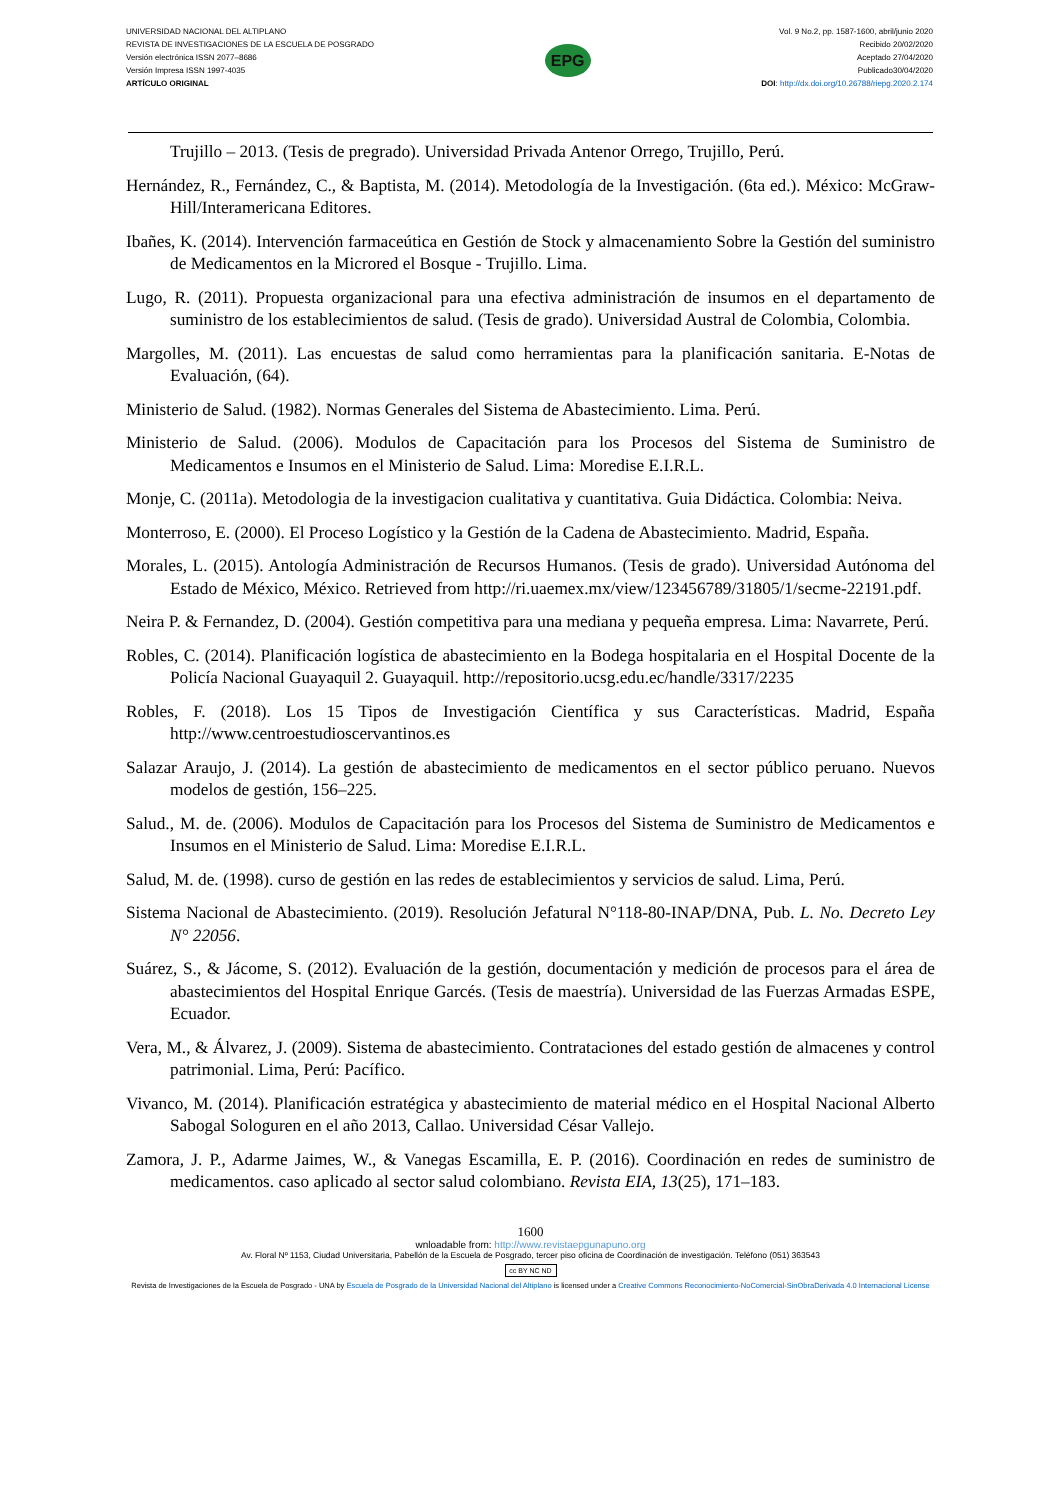UNIVERSIDAD NACIONAL DEL ALTIPLANO
REVISTA DE INVESTIGACIONES DE LA ESCUELA DE POSGRADO
Versión electrónica ISSN 2077–8686
Versión Impresa ISSN 1997-4035
ARTÍCULO ORIGINAL
EPG
Vol. 9 No.2, pp. 1587-1600, abril/junio 2020
Recibido 20/02/2020
Aceptado 27/04/2020
Publicado30/04/2020
DOI: http://dx.doi.org/10.26788/riepg.2020.2.174
Trujillo – 2013. (Tesis de pregrado). Universidad Privada Antenor Orrego, Trujillo, Perú.
Hernández, R., Fernández, C., & Baptista, M. (2014). Metodología de la Investigación. (6ta ed.). México: McGraw-Hill/Interamericana Editores.
Ibañes, K. (2014). Intervención farmaceútica en Gestión de Stock y almacenamiento Sobre la Gestión del suministro de Medicamentos en la Microred el Bosque - Trujillo. Lima.
Lugo, R. (2011). Propuesta organizacional para una efectiva administración de insumos en el departamento de suministro de los establecimientos de salud. (Tesis de grado). Universidad Austral de Colombia, Colombia.
Margolles, M. (2011). Las encuestas de salud como herramientas para la planificación sanitaria. E-Notas de Evaluación, (64).
Ministerio de Salud. (1982). Normas Generales del Sistema de Abastecimiento. Lima. Perú.
Ministerio de Salud. (2006). Modulos de Capacitación para los Procesos del Sistema de Suministro de Medicamentos e Insumos en el Ministerio de Salud. Lima: Moredise E.I.R.L.
Monje, C. (2011a). Metodologia de la investigacion cualitativa y cuantitativa. Guia Didáctica. Colombia: Neiva.
Monterroso, E. (2000). El Proceso Logístico y la Gestión de la Cadena de Abastecimiento. Madrid, España.
Morales, L. (2015). Antología Administración de Recursos Humanos. (Tesis de grado). Universidad Autónoma del Estado de México, México. Retrieved from http://ri.uaemex.mx/view/123456789/31805/1/secme-22191.pdf.
Neira P. & Fernandez, D. (2004). Gestión competitiva para una mediana y pequeña empresa. Lima: Navarrete, Perú.
Robles, C. (2014). Planificación logística de abastecimiento en la Bodega hospitalaria en el Hospital Docente de la Policía Nacional Guayaquil 2. Guayaquil. http://repositorio.ucsg.edu.ec/handle/3317/2235
Robles, F. (2018). Los 15 Tipos de Investigación Científica y sus Características. Madrid, España http://www.centroestudioscervantinos.es
Salazar Araujo, J. (2014). La gestión de abastecimiento de medicamentos en el sector público peruano. Nuevos modelos de gestión, 156–225.
Salud., M. de. (2006). Modulos de Capacitación para los Procesos del Sistema de Suministro de Medicamentos e Insumos en el Ministerio de Salud. Lima: Moredise E.I.R.L.
Salud, M. de. (1998). curso de gestión en las redes de establecimientos y servicios de salud. Lima, Perú.
Sistema Nacional de Abastecimiento. (2019). Resolución Jefatural N°118-80-INAP/DNA, Pub. L. No. Decreto Ley N° 22056.
Suárez, S., & Jácome, S. (2012). Evaluación de la gestión, documentación y medición de procesos para el área de abastecimientos del Hospital Enrique Garcés. (Tesis de maestría). Universidad de las Fuerzas Armadas ESPE, Ecuador.
Vera, M., & Álvarez, J. (2009). Sistema de abastecimiento. Contrataciones del estado gestión de almacenes y control patrimonial. Lima, Perú: Pacífico.
Vivanco, M. (2014). Planificación estratégica y abastecimiento de material médico en el Hospital Nacional Alberto Sabogal Sologuren en el año 2013, Callao. Universidad César Vallejo.
Zamora, J. P., Adarme Jaimes, W., & Vanegas Escamilla, E. P. (2016). Coordinación en redes de suministro de medicamentos. caso aplicado al sector salud colombiano. Revista EIA, 13(25), 171–183.
1600
wnloadable from: http://www.revistaepgunapuno.org
Av. Floral Nº 1153, Ciudad Universitaria, Pabellón de la Escuela de Posgrado, tercer piso oficina de Coordinación de investigación. Teléfono (051) 363543
cc BY NC ND
Revista de Investigaciones de la Escuela de Posgrado - UNA by Escuela de Posgrado de la Universidad Nacional del Altiplano is licensed under a Creative Commons Reconocimiento-NoComercial-SinObraDerivada 4.0 Internacional License